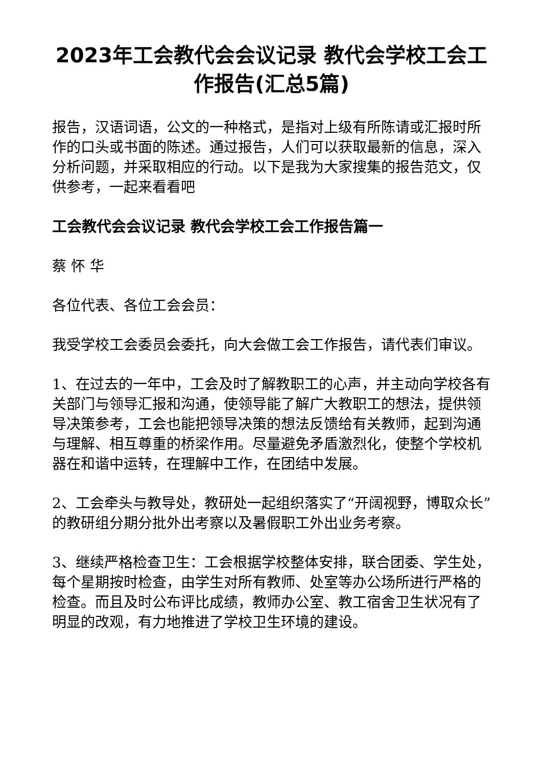2023年工会教代会会议记录 教代会学校工会工作报告(汇总5篇)
报告，汉语词语，公文的一种格式，是指对上级有所陈请或汇报时所作的口头或书面的陈述。通过报告，人们可以获取最新的信息，深入分析问题，并采取相应的行动。以下是我为大家搜集的报告范文，仅供参考，一起来看看吧
工会教代会会议记录 教代会学校工会工作报告篇一
蔡 怀 华
各位代表、各位工会会员：
我受学校工会委员会委托，向大会做工会工作报告，请代表们审议。
1、在过去的一年中，工会及时了解教职工的心声，并主动向学校各有关部门与领导汇报和沟通，使领导能了解广大教职工的想法，提供领导决策参考，工会也能把领导决策的想法反馈给有关教师，起到沟通与理解、相互尊重的桥梁作用。尽量避免矛盾激烈化，使整个学校机器在和谐中运转，在理解中工作，在团结中发展。
2、工会牵头与教导处，教研处一起组织落实了“开阔视野，博取众长” 的教研组分期分批外出考察以及暑假职工外出业务考察。
3、继续严格检查卫生：工会根据学校整体安排，联合团委、学生处，每个星期按时检查，由学生对所有教师、处室等办公场所进行严格的检查。而且及时公布评比成绩，教师办公室、教工宿舍卫生状况有了明显的改观，有力地推进了学校卫生环境的建设。